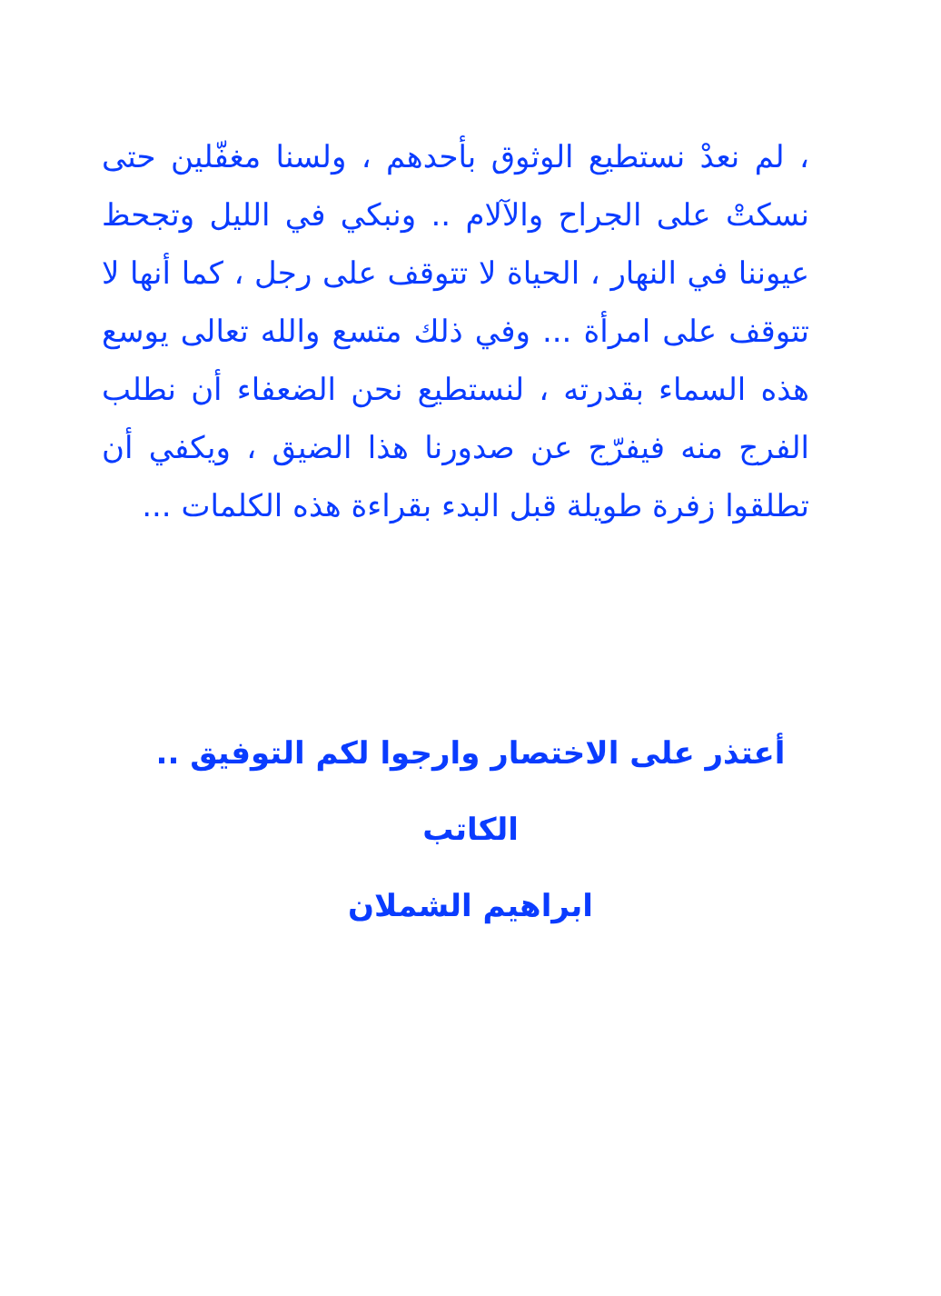، لم نعدْ نستطيع الوثوق بأحدهم ، ولسنا مغفّلين حتى نسكتْ على الجراح والآلام .. ونبكي في الليل وتجحظ عيوننا في النهار ، الحياة لا تتوقف على رجل ، كما أنها لا تتوقف على امرأة ... وفي ذلك متسع والله تعالى يوسع هذه السماء بقدرته ، لنستطيع نحن الضعفاء أن نطلب الفرج منه فيفرّج عن صدورنا هذا الضيق ، ويكفي أن تطلقوا زفرة طويلة قبل البدء بقراءة هذه الكلمات ...
أعتذر على الاختصار وارجوا لكم التوفيق ..
الكاتب
ابراهيم الشملان